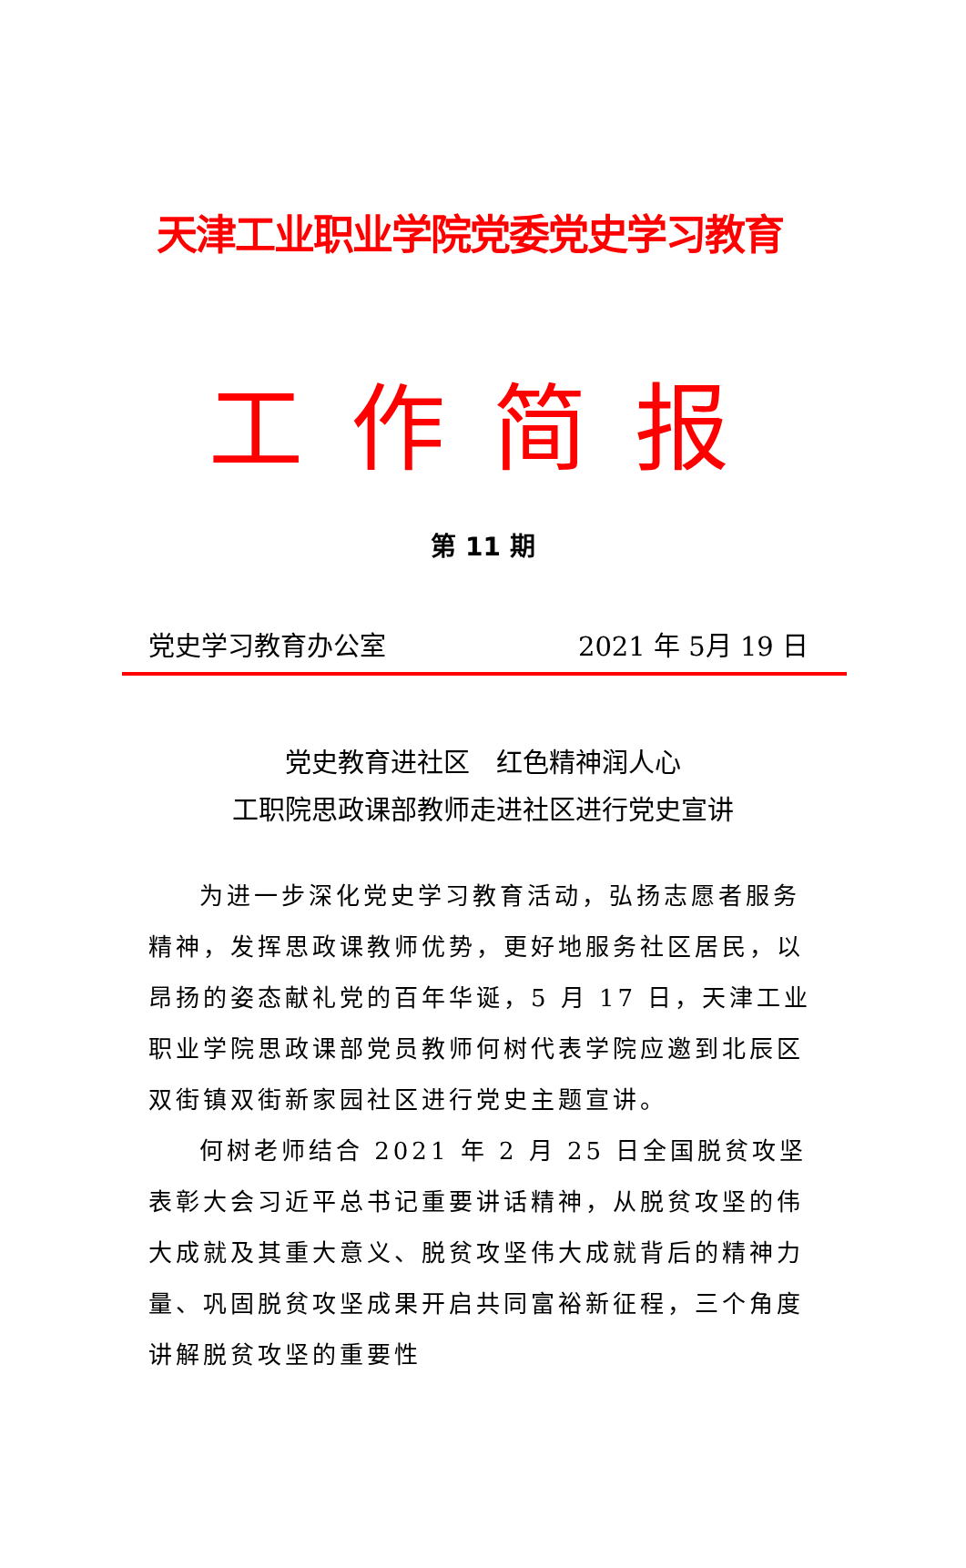天津工业职业学院党委党史学习教育
工作简报
第 11 期
党史学习教育办公室 2021 年 5月 19 日
党史教育进社区　红色精神润人心
工职院思政课部教师走进社区进行党史宣讲
为进一步深化党史学习教育活动，弘扬志愿者服务精神，发挥思政课教师优势，更好地服务社区居民，以昂扬的姿态献礼党的百年华诞，5 月 17 日，天津工业职业学院思政课部党员教师何树代表学院应邀到北辰区双街镇双街新家园社区进行党史主题宣讲。
何树老师结合 2021 年 2 月 25 日全国脱贫攻坚表彰大会习近平总书记重要讲话精神，从脱贫攻坚的伟大成就及其重大意义、脱贫攻坚伟大成就背后的精神力量、巩固脱贫攻坚成果开启共同富裕新征程，三个角度讲解脱贫攻坚的重要性